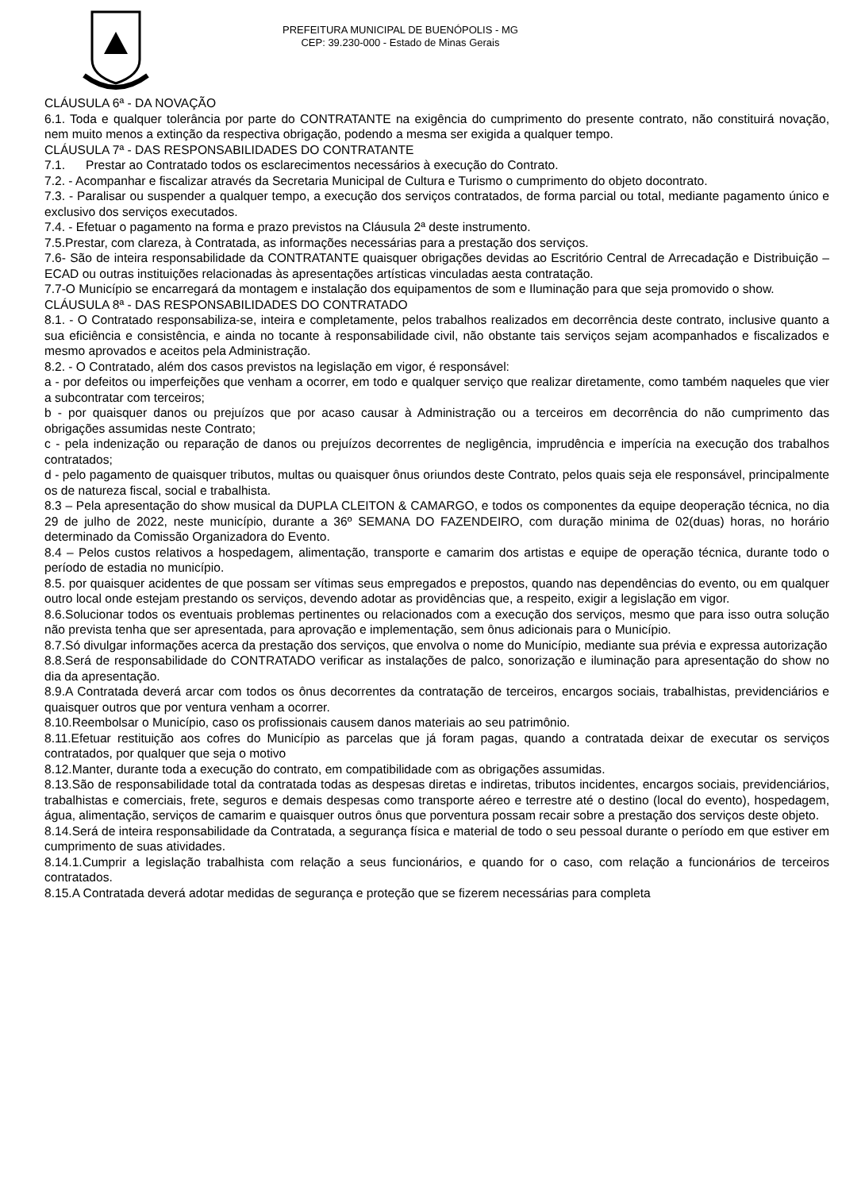PREFEITURA MUNICIPAL DE BUENÓPOLIS - MG
CEP: 39.230-000 - Estado de Minas Gerais
CLÁUSULA 6ª - DA NOVAÇÃO
6.1. Toda e qualquer tolerância por parte do CONTRATANTE na exigência do cumprimento do presente contrato, não constituirá novação, nem muito menos a extinção da respectiva obrigação, podendo a mesma ser exigida a qualquer tempo.
CLÁUSULA 7ª - DAS RESPONSABILIDADES DO CONTRATANTE
7.1. Prestar ao Contratado todos os esclarecimentos necessários à execução do Contrato.
7.2. - Acompanhar e fiscalizar através da Secretaria Municipal de Cultura e Turismo o cumprimento do objeto docontrato.
7.3. - Paralisar ou suspender a qualquer tempo, a execução dos serviços contratados, de forma parcial ou total, mediante pagamento único e exclusivo dos serviços executados.
7.4. - Efetuar o pagamento na forma e prazo previstos na Cláusula 2ª deste instrumento.
7.5.Prestar, com clareza, à Contratada, as informações necessárias para a prestação dos serviços.
7.6- São de inteira responsabilidade da CONTRATANTE quaisquer obrigações devidas ao Escritório Central de Arrecadação e Distribuição – ECAD ou outras instituições relacionadas às apresentações artísticas vinculadas aesta contratação.
7.7-O Município se encarregará da montagem e instalação dos equipamentos de som e Iluminação para que seja promovido o show.
CLÁUSULA 8ª - DAS RESPONSABILIDADES DO CONTRATADO
8.1. - O Contratado responsabiliza-se, inteira e completamente, pelos trabalhos realizados em decorrência deste contrato, inclusive quanto a sua eficiência e consistência, e ainda no tocante à responsabilidade civil, não obstante tais serviços sejam acompanhados e fiscalizados e mesmo aprovados e aceitos pela Administração.
8.2. - O Contratado, além dos casos previstos na legislação em vigor, é responsável:
a - por defeitos ou imperfeições que venham a ocorrer, em todo e qualquer serviço que realizar diretamente, como também naqueles que vier a subcontratar com terceiros;
b - por quaisquer danos ou prejuízos que por acaso causar à Administração ou a terceiros em decorrência do não cumprimento das obrigações assumidas neste Contrato;
c - pela indenização ou reparação de danos ou prejuízos decorrentes de negligência, imprudência e imperícia na execução dos trabalhos contratados;
d - pelo pagamento de quaisquer tributos, multas ou quaisquer ônus oriundos deste Contrato, pelos quais seja ele responsável, principalmente os de natureza fiscal, social e trabalhista.
8.3 – Pela apresentação do show musical da DUPLA CLEITON & CAMARGO, e todos os componentes da equipe deoperação técnica, no dia 29 de julho de 2022, neste município, durante a 36º SEMANA DO FAZENDEIRO, com duração minima de 02(duas) horas, no horário determinado da Comissão Organizadora do Evento.
8.4 – Pelos custos relativos a hospedagem, alimentação, transporte e camarim dos artistas e equipe de operação técnica, durante todo o período de estadia no município.
8.5. por quaisquer acidentes de que possam ser vítimas seus empregados e prepostos, quando nas dependências do evento, ou em qualquer outro local onde estejam prestando os serviços, devendo adotar as providências que, a respeito, exigir a legislação em vigor.
8.6.Solucionar todos os eventuais problemas pertinentes ou relacionados com a execução dos serviços, mesmo que para isso outra solução não prevista tenha que ser apresentada, para aprovação e implementação, sem ônus adicionais para o Município.
8.7.Só divulgar informações acerca da prestação dos serviços, que envolva o nome do Município, mediante sua prévia e expressa autorização
8.8.Será de responsabilidade do CONTRATADO verificar as instalações de palco, sonorização e iluminação para apresentação do show no dia da apresentação.
8.9.A Contratada deverá arcar com todos os ônus decorrentes da contratação de terceiros, encargos sociais, trabalhistas, previdenciários e quaisquer outros que por ventura venham a ocorrer.
8.10.Reembolsar o Município, caso os profissionais causem danos materiais ao seu patrimônio.
8.11.Efetuar restituição aos cofres do Município as parcelas que já foram pagas, quando a contratada deixar de executar os serviços contratados, por qualquer que seja o motivo
8.12.Manter, durante toda a execução do contrato, em compatibilidade com as obrigações assumidas.
8.13.São de responsabilidade total da contratada todas as despesas diretas e indiretas, tributos incidentes, encargos sociais, previdenciários, trabalhistas e comerciais, frete, seguros e demais despesas como transporte aéreo e terrestre até o destino (local do evento), hospedagem, água, alimentação, serviços de camarim e quaisquer outros ônus que porventura possam recair sobre a prestação dos serviços deste objeto.
8.14.Será de inteira responsabilidade da Contratada, a segurança física e material de todo o seu pessoal durante o período em que estiver em cumprimento de suas atividades.
8.14.1.Cumprir a legislação trabalhista com relação a seus funcionários, e quando for o caso, com relação a funcionários de terceiros contratados.
8.15.A Contratada deverá adotar medidas de segurança e proteção que se fizerem necessárias para completa